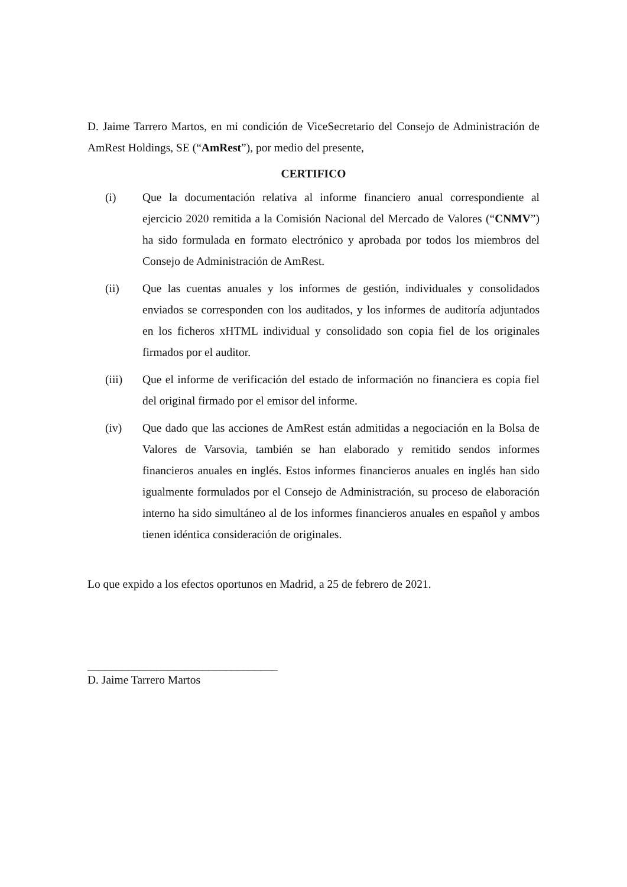D. Jaime Tarrero Martos, en mi condición de ViceSecretario del Consejo de Administración de AmRest Holdings, SE (“AmRest”), por medio del presente,
CERTIFICO
(i) Que la documentación relativa al informe financiero anual correspondiente al ejercicio 2020 remitida a la Comisión Nacional del Mercado de Valores (“CNMV”) ha sido formulada en formato electrónico y aprobada por todos los miembros del Consejo de Administración de AmRest.
(ii) Que las cuentas anuales y los informes de gestión, individuales y consolidados enviados se corresponden con los auditados, y los informes de auditoría adjuntados en los ficheros xHTML individual y consolidado son copia fiel de los originales firmados por el auditor.
(iii) Que el informe de verificación del estado de información no financiera es copia fiel del original firmado por el emisor del informe.
(iv) Que dado que las acciones de AmRest están admitidas a negociación en la Bolsa de Valores de Varsovia, también se han elaborado y remitido sendos informes financieros anuales en inglés. Estos informes financieros anuales en inglés han sido igualmente formulados por el Consejo de Administración, su proceso de elaboración interno ha sido simultáneo al de los informes financieros anuales en español y ambos tienen idéntica consideración de originales.
Lo que expido a los efectos oportunos en Madrid, a 25 de febrero de 2021.
_________________________________
D. Jaime Tarrero Martos